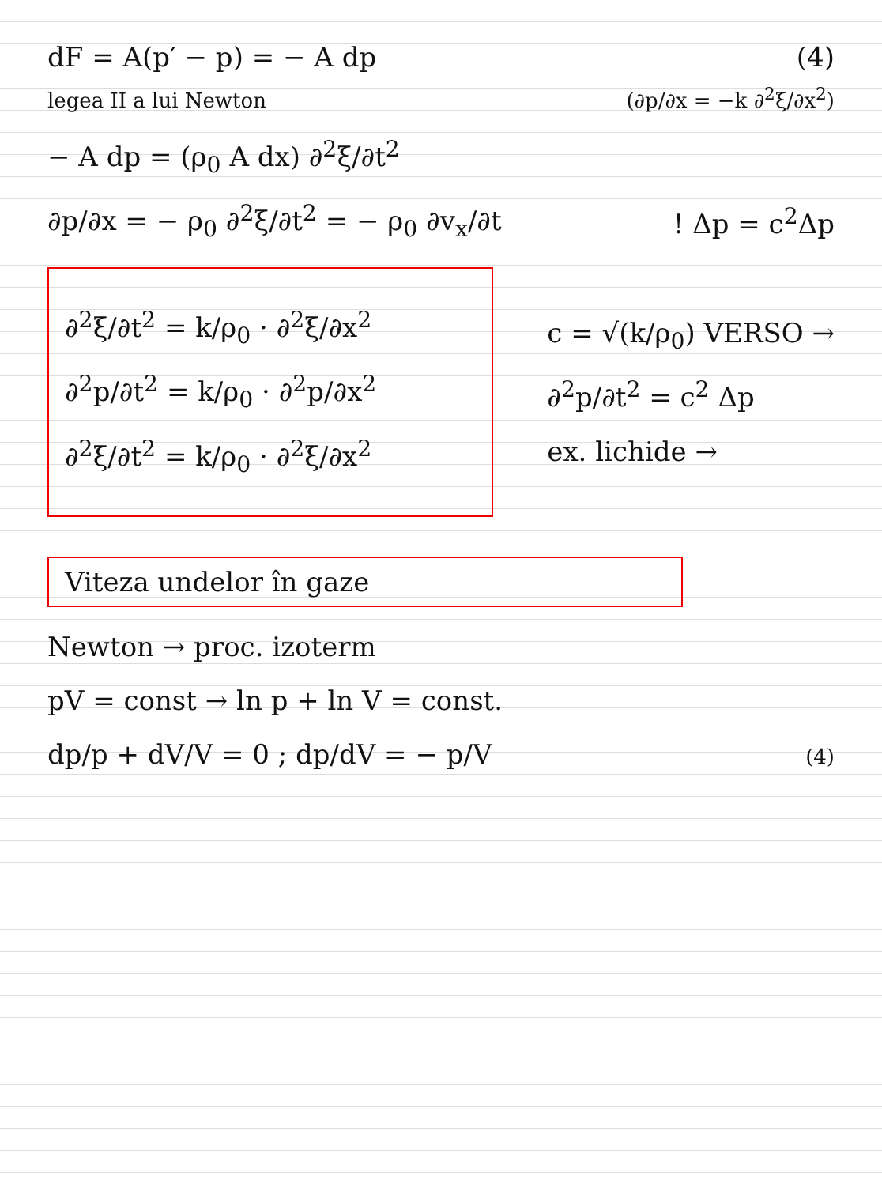dF = A(p′ − p) = − A dp (4)
legea II a lui Newton (∂p/∂x = −k ∂<sup>2</sup>ξ/∂x<sup>2</sup>)
− A dp = (ρ<sub>0</sub> A dx) ∂<sup>2</sup>ξ/∂t<sup>2</sup>
∂p/∂x = − ρ<sub>0</sub> ∂<sup>2</sup>ξ/∂t<sup>2</sup> = − ρ<sub>0</sub> ∂v<sub>x</sub>/∂t
! Δp = c<sup>2</sup>Δp
∂<sup>2</sup>ξ/∂t<sup>2</sup> = k/ρ<sub>0</sub> · ∂<sup>2</sup>ξ/∂x<sup>2</sup>
∂<sup>2</sup>p/∂t<sup>2</sup> = k/ρ<sub>0</sub> · ∂<sup>2</sup>p/∂x<sup>2</sup>
∂<sup>2</sup>ξ/∂t<sup>2</sup> = k/ρ<sub>0</sub> · ∂<sup>2</sup>ξ/∂x<sup>2</sup>
c = √(k/ρ<sub>0</sub>) VERSO →
∂<sup>2</sup>p/∂t<sup>2</sup> = c<sup>2</sup> Δp
ex. lichide →
Viteza undelor în gaze
Newton → proc. izoterm
pV = const → ln p + ln V = const.
dp/p + dV/V = 0 ; dp/dV = − p/V
(4)